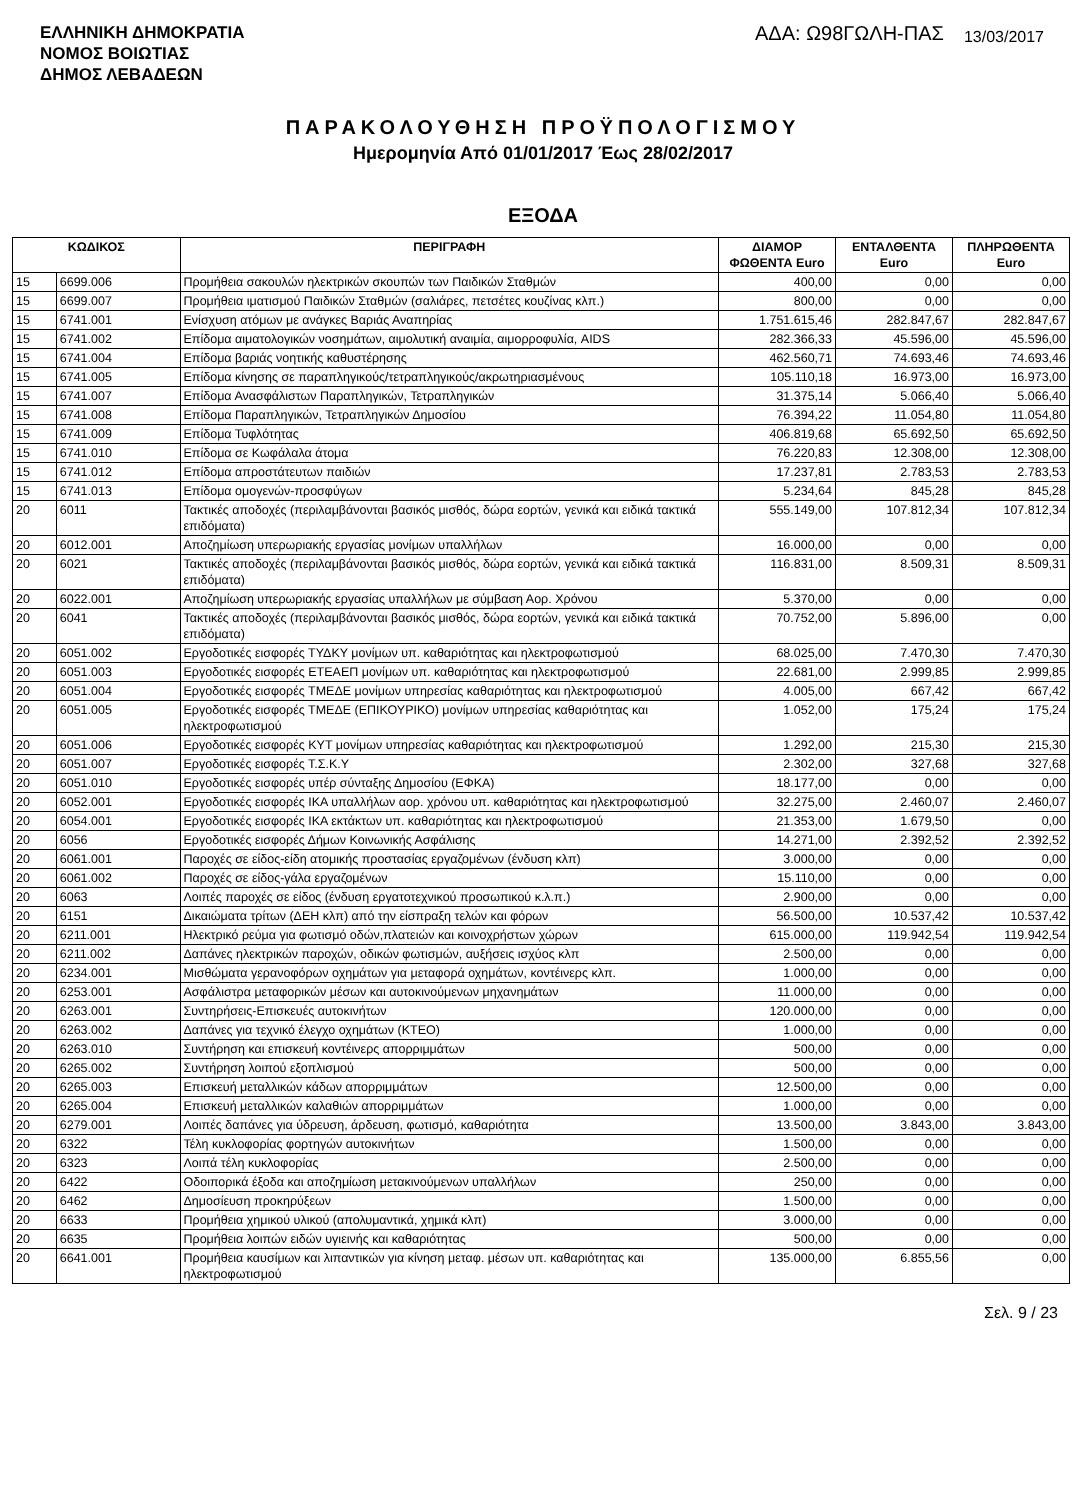ΕΛΛΗΝΙΚΗ ΔΗΜΟΚΡΑΤΙΑ
ΝΟΜΟΣ ΒΟΙΩΤΙΑΣ
ΔΗΜΟΣ ΛΕΒΑΔΕΩΝ
ΑΔΑ: Ω98ΓΩΛΗ-ΠΑΣ
13/03/2017
ΠΑΡΑΚΟΛΟΥΘΗΣΗ ΠΡΟΫΠΟΛΟΓΙΣΜΟΥ
Ημερομηνία Από 01/01/2017 Έως 28/02/2017
ΕΞΟΔΑ
| ΚΩΔΙΚΟΣ | | ΠΕΡΙΓΡΑΦΗ | ΔΙΑΜΟΡ ΦΩΘΕΝΤΑ Euro | ΕΝΤΑΛΘΕΝΤΑ Euro | ΠΛΗΡΩΘΕΝΤΑ Euro |
| --- | --- | --- | --- | --- | --- |
| 15 | 6699.006 | Προμήθεια σακουλών ηλεκτρικών σκουπών των Παιδικών Σταθμών | 400,00 | 0,00 | 0,00 |
| 15 | 6699.007 | Προμήθεια ιματισμού Παιδικών Σταθμών (σαλιάρες, πετσέτες κουζίνας κλπ.) | 800,00 | 0,00 | 0,00 |
| 15 | 6741.001 | Ενίσχυση ατόμων με ανάγκες Βαριάς Αναπηρίας | 1.751.615,46 | 282.847,67 | 282.847,67 |
| 15 | 6741.002 | Επίδομα αιματολογικών νοσημάτων, αιμολυτική αναιμία, αιμορροφυλία, AIDS | 282.366,33 | 45.596,00 | 45.596,00 |
| 15 | 6741.004 | Επίδομα βαριάς νοητικής καθυστέρησης | 462.560,71 | 74.693,46 | 74.693,46 |
| 15 | 6741.005 | Επίδομα κίνησης σε παραπληγικούς/τετραπληγικούς/ακρωτηριασμένους | 105.110,18 | 16.973,00 | 16.973,00 |
| 15 | 6741.007 | Επίδομα Ανασφάλιστων Παραπληγικών, Τετραπληγικών | 31.375,14 | 5.066,40 | 5.066,40 |
| 15 | 6741.008 | Επίδομα Παραπληγικών, Τετραπληγικών Δημοσίου | 76.394,22 | 11.054,80 | 11.054,80 |
| 15 | 6741.009 | Επίδομα Τυφλότητας | 406.819,68 | 65.692,50 | 65.692,50 |
| 15 | 6741.010 | Επίδομα σε Κωφάλαλα άτομα | 76.220,83 | 12.308,00 | 12.308,00 |
| 15 | 6741.012 | Επίδομα απροστάτευτων παιδιών | 17.237,81 | 2.783,53 | 2.783,53 |
| 15 | 6741.013 | Επίδομα ομογενών-προσφύγων | 5.234,64 | 845,28 | 845,28 |
| 20 | 6011 | Τακτικές αποδοχές (περιλαμβάνονται βασικός μισθός, δώρα εορτών, γενικά και ειδικά τακτικά επιδόματα) | 555.149,00 | 107.812,34 | 107.812,34 |
| 20 | 6012.001 | Αποζημίωση υπερωριακής εργασίας μονίμων υπαλλήλων | 16.000,00 | 0,00 | 0,00 |
| 20 | 6021 | Τακτικές αποδοχές (περιλαμβάνονται βασικός μισθός, δώρα εορτών, γενικά και ειδικά τακτικά επιδόματα) | 116.831,00 | 8.509,31 | 8.509,31 |
| 20 | 6022.001 | Αποζημίωση υπερωριακής εργασίας υπαλλήλων με σύμβαση Αορ. Χρόνου | 5.370,00 | 0,00 | 0,00 |
| 20 | 6041 | Τακτικές αποδοχές (περιλαμβάνονται βασικός μισθός, δώρα εορτών, γενικά και ειδικά τακτικά επιδόματα) | 70.752,00 | 5.896,00 | 0,00 |
| 20 | 6051.002 | Εργοδοτικές εισφορές ΤΥΔΚΥ μονίμων υπ. καθαριότητας και ηλεκτροφωτισμού | 68.025,00 | 7.470,30 | 7.470,30 |
| 20 | 6051.003 | Εργοδοτικές εισφορές ΕΤΕΑΕΠ μονίμων υπ. καθαριότητας και ηλεκτροφωτισμού | 22.681,00 | 2.999,85 | 2.999,85 |
| 20 | 6051.004 | Εργοδοτικές εισφορές ΤΜΕΔΕ μονίμων υπηρεσίας καθαριότητας και ηλεκτροφωτισμού | 4.005,00 | 667,42 | 667,42 |
| 20 | 6051.005 | Εργοδοτικές εισφορές ΤΜΕΔΕ (ΕΠΙΚΟΥΡΙΚΟ) μονίμων υπηρεσίας καθαριότητας και ηλεκτροφωτισμού | 1.052,00 | 175,24 | 175,24 |
| 20 | 6051.006 | Εργοδοτικές εισφορές ΚΥΤ μονίμων υπηρεσίας καθαριότητας και ηλεκτροφωτισμού | 1.292,00 | 215,30 | 215,30 |
| 20 | 6051.007 | Εργοδοτικές εισφορές Τ.Σ.Κ.Υ | 2.302,00 | 327,68 | 327,68 |
| 20 | 6051.010 | Εργοδοτικές εισφορές υπέρ σύνταξης Δημοσίου (ΕΦΚΑ) | 18.177,00 | 0,00 | 0,00 |
| 20 | 6052.001 | Εργοδοτικές εισφορές ΙΚΑ υπαλλήλων αορ. χρόνου υπ. καθαριότητας και ηλεκτροφωτισμού | 32.275,00 | 2.460,07 | 2.460,07 |
| 20 | 6054.001 | Εργοδοτικές εισφορές ΙΚΑ εκτάκτων υπ. καθαριότητας και ηλεκτροφωτισμού | 21.353,00 | 1.679,50 | 0,00 |
| 20 | 6056 | Εργοδοτικές εισφορές Δήμων Κοινωνικής Ασφάλισης | 14.271,00 | 2.392,52 | 2.392,52 |
| 20 | 6061.001 | Παροχές σε είδος-είδη ατομικής προστασίας εργαζομένων (ένδυση κλπ) | 3.000,00 | 0,00 | 0,00 |
| 20 | 6061.002 | Παροχές σε είδος-γάλα εργαζομένων | 15.110,00 | 0,00 | 0,00 |
| 20 | 6063 | Λοιπές παροχές σε είδος (ένδυση εργατοτεχνικού προσωπικού κ.λ.π.) | 2.900,00 | 0,00 | 0,00 |
| 20 | 6151 | Δικαιώματα τρίτων (ΔΕΗ κλπ) από την είσπραξη τελών και φόρων | 56.500,00 | 10.537,42 | 10.537,42 |
| 20 | 6211.001 | Ηλεκτρικό ρεύμα για φωτισμό οδών,πλατειών και κοινοχρήστων χώρων | 615.000,00 | 119.942,54 | 119.942,54 |
| 20 | 6211.002 | Δαπάνες ηλεκτρικών παροχών, οδικών φωτισμών, αυξήσεις ισχύος κλπ | 2.500,00 | 0,00 | 0,00 |
| 20 | 6234.001 | Μισθώματα γερανοφόρων οχημάτων για μεταφορά οχημάτων, κοντέινερς κλπ. | 1.000,00 | 0,00 | 0,00 |
| 20 | 6253.001 | Ασφάλιστρα μεταφορικών μέσων και αυτοκινούμενων μηχανημάτων | 11.000,00 | 0,00 | 0,00 |
| 20 | 6263.001 | Συντηρήσεις-Επισκευές αυτοκινήτων | 120.000,00 | 0,00 | 0,00 |
| 20 | 6263.002 | Δαπάνες για τεχνικό έλεγχο οχημάτων (ΚΤΕΟ) | 1.000,00 | 0,00 | 0,00 |
| 20 | 6263.010 | Συντήρηση και επισκευή κοντέινερς απορριμμάτων | 500,00 | 0,00 | 0,00 |
| 20 | 6265.002 | Συντήρηση λοιπού εξοπλισμού | 500,00 | 0,00 | 0,00 |
| 20 | 6265.003 | Επισκευή μεταλλικών κάδων απορριμμάτων | 12.500,00 | 0,00 | 0,00 |
| 20 | 6265.004 | Επισκευή μεταλλικών καλαθιών απορριμμάτων | 1.000,00 | 0,00 | 0,00 |
| 20 | 6279.001 | Λοιπές δαπάνες για ύδρευση, άρδευση, φωτισμό, καθαριότητα | 13.500,00 | 3.843,00 | 3.843,00 |
| 20 | 6322 | Τέλη κυκλοφορίας φορτηγών αυτοκινήτων | 1.500,00 | 0,00 | 0,00 |
| 20 | 6323 | Λοιπά τέλη κυκλοφορίας | 2.500,00 | 0,00 | 0,00 |
| 20 | 6422 | Οδοιπορικά έξοδα και αποζημίωση μετακινούμενων υπαλλήλων | 250,00 | 0,00 | 0,00 |
| 20 | 6462 | Δημοσίευση προκηρύξεων | 1.500,00 | 0,00 | 0,00 |
| 20 | 6633 | Προμήθεια χημικού υλικού (απολυμαντικά, χημικά κλπ) | 3.000,00 | 0,00 | 0,00 |
| 20 | 6635 | Προμήθεια λοιπών ειδών υγιεινής και καθαριότητας | 500,00 | 0,00 | 0,00 |
| 20 | 6641.001 | Προμήθεια καυσίμων και λιπαντικών για κίνηση μεταφ. μέσων υπ. καθαριότητας και ηλεκτροφωτισμού | 135.000,00 | 6.855,56 | 0,00 |
Σελ. 9 / 23